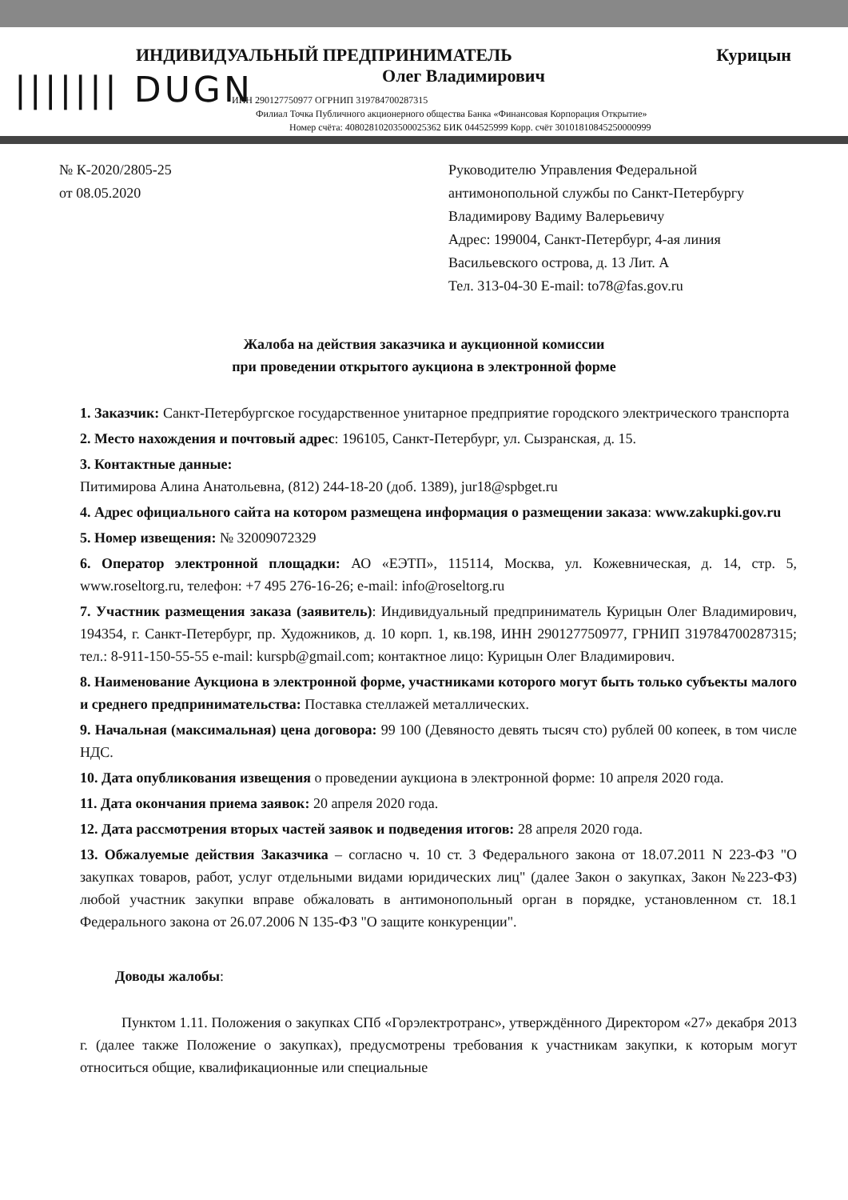||||||| DUGN
ИНДИВИДУАЛЬНЫЙ ПРЕДПРИНИМАТЕЛЬ Курицын
Олег Владимирович
ИНН 290127750977 ОГРНИП 319784700287315
Филиал Точка Публичного акционерного общества Банка «Финансовая Корпорация Открытие»
Номер счёта: 40802810203500025362 БИК 044525999 Корр. счёт 30101810845250000999
№ К-2020/2805-25
от 08.05.2020
Руководителю Управления Федеральной антимонопольной службы по Санкт-Петербургу Владимирову Вадиму Валерьевичу
Адрес: 199004, Санкт-Петербург, 4-ая линия Васильевского острова, д. 13 Лит. А
Тел. 313-04-30 E-mail: to78@fas.gov.ru
Жалоба на действия заказчика и аукционной комиссии
при проведении открытого аукциона в электронной форме
1. Заказчик: Санкт-Петербургское государственное унитарное предприятие городского электрического транспорта
2. Место нахождения и почтовый адрес: 196105, Санкт-Петербург, ул. Сызранская, д. 15.
3. Контактные данные:
Питимирова Алина Анатольевна, (812) 244-18-20 (доб. 1389), jur18@spbget.ru
4. Адрес официального сайта на котором размещена информация о размещении заказа: www.zakupki.gov.ru
5. Номер извещения: № 32009072329
6. Оператор электронной площадки: АО «ЕЭТП», 115114, Москва, ул. Кожевническая, д. 14, стр. 5, www.roseltorg.ru, телефон: +7 495 276-16-26; e-mail: info@roseltorg.ru
7. Участник размещения заказа (заявитель): Индивидуальный предприниматель Курицын Олег Владимирович, 194354, г. Санкт-Петербург, пр. Художников, д. 10 корп. 1, кв.198, ИНН 290127750977, ГРНИП 319784700287315; тел.: 8-911-150-55-55 e-mail: kurspb@gmail.com; контактное лицо: Курицын Олег Владимирович.
8. Наименование Аукциона в электронной форме, участниками которого могут быть только субъекты малого и среднего предпринимательства: Поставка стеллажей металлических.
9. Начальная (максимальная) цена договора: 99 100 (Девяносто девять тысяч сто) рублей 00 копеек, в том числе НДС.
10. Дата опубликования извещения о проведении аукциона в электронной форме: 10 апреля 2020 года.
11. Дата окончания приема заявок: 20 апреля 2020 года.
12. Дата рассмотрения вторых частей заявок и подведения итогов: 28 апреля 2020 года.
13. Обжалуемые действия Заказчика – согласно ч. 10 ст. 3 Федерального закона от 18.07.2011 N 223-ФЗ "О закупках товаров, работ, услуг отдельными видами юридических лиц" (далее Закон о закупках, Закон №223-ФЗ) любой участник закупки вправе обжаловать в антимонопольный орган в порядке, установленном ст. 18.1 Федерального закона от 26.07.2006 N 135-ФЗ "О защите конкуренции".
Доводы жалобы:
Пунктом 1.11. Положения о закупках СПб «Горэлектротранс», утверждённого Директором «27» декабря 2013 г. (далее также Положение о закупках), предусмотрены требования к участникам закупки, к которым могут относиться общие, квалификационные или специальные